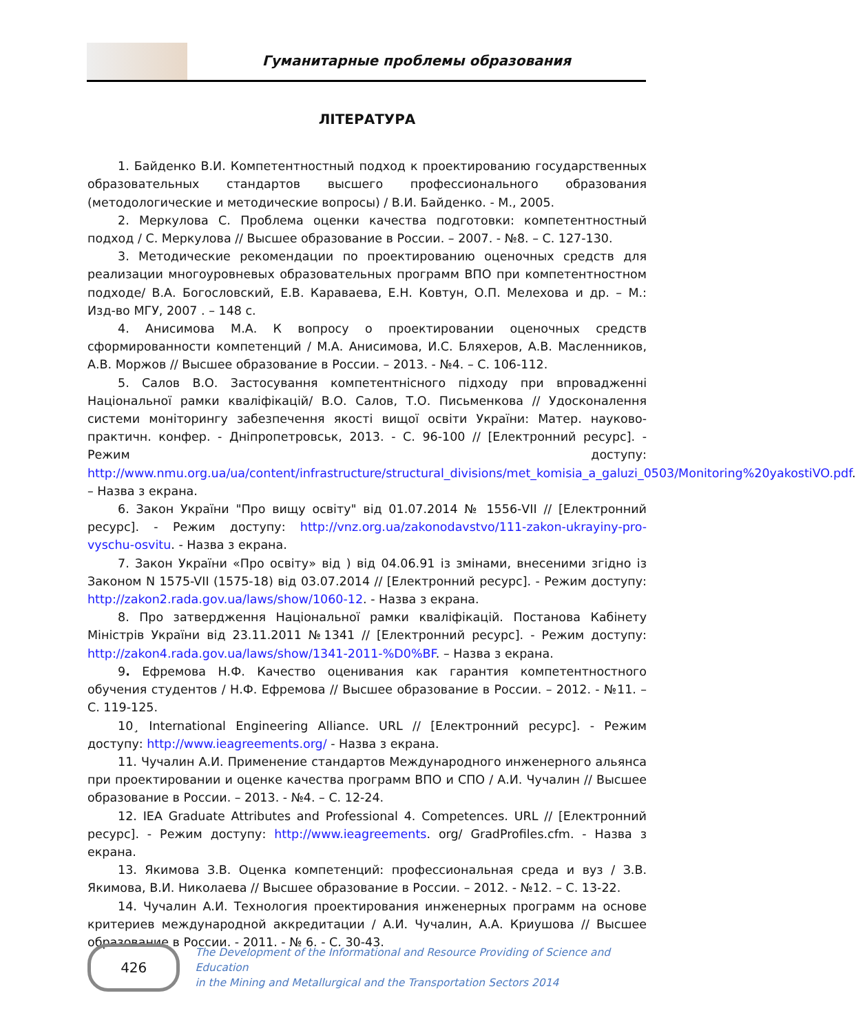Гуманитарные проблемы образования
ЛІТЕРАТУРА
1. Байденко В.И. Компетентностный подход к проектированию государственных образовательных стандартов высшего профессионального образования (методологические и методические вопросы) / В.И. Байденко. - М., 2005.
2. Меркулова С. Проблема оценки качества подготовки: компетентностный подход / С. Меркулова // Высшее образование в России. – 2007. - №8. – С. 127-130.
3. Методические рекомендации по проектированию оценочных средств для реализации многоуровневых образовательных программ ВПО при компетентностном подходе/ В.А. Богословский, Е.В. Караваева, Е.Н. Ковтун, О.П. Мелехова и др. – М.: Изд-во МГУ, 2007 . – 148 с.
4. Анисимова М.А. К вопросу о проектировании оценочных средств сформированности компетенций / М.А. Анисимова, И.С. Бляхеров, А.В. Масленников, А.В. Моржов // Высшее образование в России. – 2013. - №4. – С. 106-112.
5. Салов В.О. Застосування компетентнісного підходу при впровадженні Національної рамки кваліфікацій/ В.О. Салов, Т.О. Письменкова // Удосконалення системи моніторингу забезпечення якості вищої освіти України: Матер. науково- практичн. конфер. - Дніпропетровськ, 2013. - С. 96-100 // [Електронний ресурс]. - Режим доступу: http://www.nmu.org.ua/ua/content/infrastructure/structural_divisions/met_komisia_a_galuzi_0503/Monitoring%20yakostiVO.pdf. – Назва з екрана.
6. Закон України "Про вищу освіту" від 01.07.2014 № 1556-VII // [Електронний ресурс]. - Режим доступу: http://vnz.org.ua/zakonodavstvo/111-zakon-ukrayiny-pro-vyschu-osvitu. - Назва з екрана.
7. Закон України «Про освіту» від ) від 04.06.91 із змінами, внесеними згідно із Законом N 1575-VII (1575-18) від 03.07.2014 // [Електронний ресурс]. - Режим доступу: http://zakon2.rada.gov.ua/laws/show/1060-12. - Назва з екрана.
8. Про затвердження Національної рамки кваліфікацій. Постанова Кабінету Міністрів України від 23.11.2011 №1341 // [Електронний ресурс]. - Режим доступу: http://zakon4.rada.gov.ua/laws/show/1341-2011-%D0%BF. – Назва з екрана.
9. Ефремова Н.Ф. Качество оценивания как гарантия компетентностного обучения студентов / Н.Ф. Ефремова // Высшее образование в России. – 2012. - №11. – С. 119-125.
10¸ International Engineering Alliance. URL // [Електронний ресурс]. - Режим доступу: http://www.ieagreements.org/ - Назва з екрана.
11. Чучалин А.И. Применение стандартов Международного инженерного альянса при проектировании и оценке качества программ ВПО и СПО / А.И. Чучалин // Высшее образование в России. – 2013. - №4. – С. 12-24.
12. IEA Graduate Attributes and Professional 4. Competences. URL // [Електронний ресурс]. - Режим доступу: http://www.ieagreements. org/ GradProfiles.cfm. - Назва з екрана.
13. Якимова З.В. Оценка компетенций: профессиональная среда и вуз / З.В. Якимова, В.И. Николаева // Высшее образование в России. – 2012. - №12. – С. 13-22.
14. Чучалин А.И. Технология проектирования инженерных программ на основе критериев международной аккредитации / А.И. Чучалин, А.А. Криушова // Высшее образование в России. - 2011. - № 6. - С. 30-43.
426
The Development of the Informational and Resource Providing of Science and Education
in the Mining and Metallurgical and the Transportation Sectors 2014